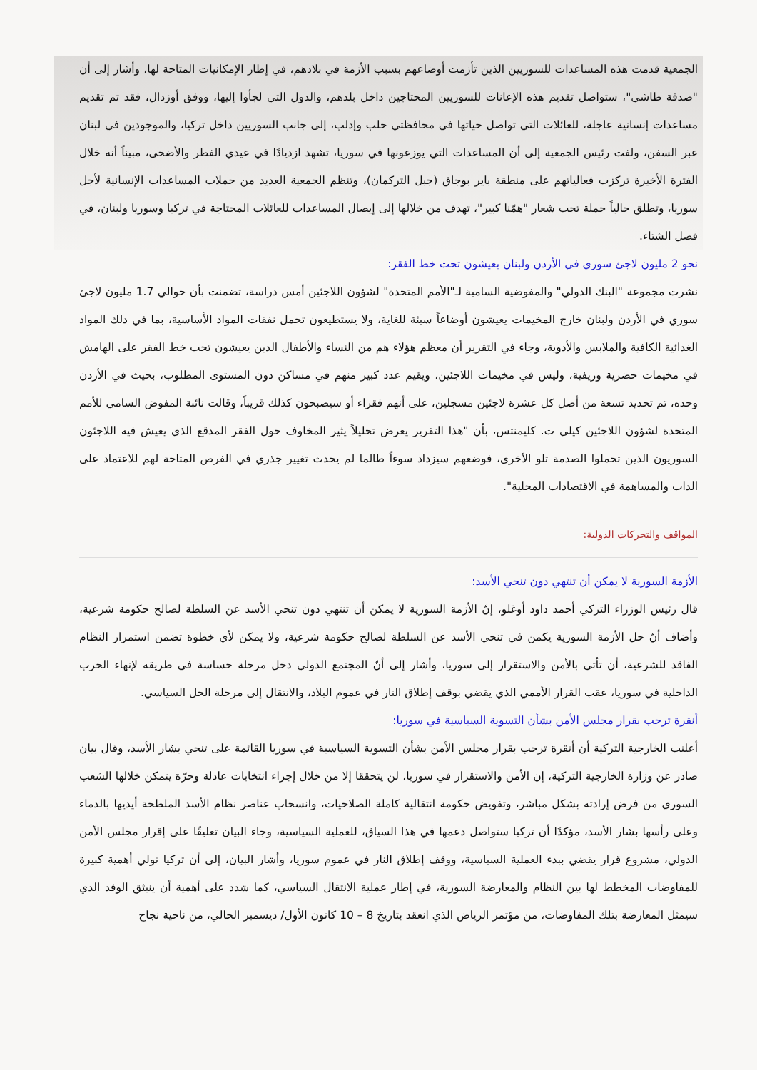الجمعية قدمت هذه المساعدات للسوريين الذين تأزمت أوضاعهم بسبب الأزمة في بلادهم، في إطار الإمكانيات المتاحة لها، وأشار إلى أن "صدقة طاشي"، ستواصل تقديم هذه الإعانات للسوريين المحتاجين داخل بلدهم، والدول التي لجأوا إليها، ووفق أوزدال، فقد تم تقديم مساعدات إنسانية عاجلة، للعائلات التي تواصل حياتها في محافظتي حلب وإدلب، إلى جانب السوريين داخل تركيا، والموجودين في لبنان عبر السفن، ولفت رئيس الجمعية إلى أن المساعدات التي يوزعونها في سوريا، تشهد ازديادًا في عيدي الفطر والأضحى، مبيناً أنه خلال الفترة الأخيرة تركزت فعالياتهم على منطقة باير بوجاق (جبل التركمان)، وتنظم الجمعية العديد من حملات المساعدات الإنسانية لأجل سوريا، وتطلق حالياً حملة تحت شعار "همّنا كبير"، تهدف من خلالها إلى إيصال المساعدات للعائلات المحتاجة في تركيا وسوريا ولبنان، في فصل الشتاء.
نحو 2 مليون لاجئ سوري في الأردن ولبنان يعيشون تحت خط الفقر:
نشرت مجموعة "البنك الدولي" والمفوضية السامية لـ"الأمم المتحدة" لشؤون اللاجئين أمس دراسة، تضمنت بأن حوالي 1.7 مليون لاجئ سوري في الأردن ولبنان خارج المخيمات يعيشون أوضاعاً سيئة للغاية، ولا يستطيعون تحمل نفقات المواد الأساسية، بما في ذلك المواد الغذائية الكافية والملابس والأدوية، وجاء في التقرير أن معظم هؤلاء هم من النساء والأطفال الذين يعيشون تحت خط الفقر على الهامش في مخيمات حضرية وريفية، وليس في مخيمات اللاجئين، ويقيم عدد كبير منهم في مساكن دون المستوى المطلوب، بحيث في الأردن وحده، تم تحديد تسعة من أصل كل عشرة لاجئين مسجلين، على أنهم فقراء أو سيصبحون كذلك قريباً، وقالت نائبة المفوض السامي للأمم المتحدة لشؤون اللاجئين كيلي ت. كليمنتس، بأن "هذا التقرير يعرض تحليلاً يثير المخاوف حول الفقر المدقع الذي يعيش فيه اللاجئون السوريون الذين تحملوا الصدمة تلو الأخرى، فوضعهم سيزداد سوءاً طالما لم يحدث تغيير جذري في الفرص المتاحة لهم للاعتماد على الذات والمساهمة في الاقتصادات المحلية".
المواقف والتحركات الدولية:
الأزمة السورية لا يمكن أن تنتهي دون تنحي الأسد:
قال رئيس الوزراء التركي أحمد داود أوغلو، إنّ الأزمة السورية لا يمكن أن تنتهي دون تنحي الأسد عن السلطة لصالح حكومة شرعية، وأضاف أنّ حل الأزمة السورية يكمن في تنحي الأسد عن السلطة لصالح حكومة شرعية، ولا يمكن لأي خطوة تضمن استمرار النظام الفاقد للشرعية، أن تأتي بالأمن والاستقرار إلى سوريا، وأشار إلى أنّ المجتمع الدولي دخل مرحلة حساسة في طريقه لإنهاء الحرب الداخلية في سوريا، عقب القرار الأممي الذي يقضي بوقف إطلاق النار في عموم البلاد، والانتقال إلى مرحلة الحل السياسي.
أنقرة ترحب بقرار مجلس الأمن بشأن التسوية السياسية في سوريا:
أعلنت الخارجية التركية أن أنقرة ترحب بقرار مجلس الأمن بشأن التسوية السياسية في سوريا القائمة على تنحي بشار الأسد، وقال بيان صادر عن وزارة الخارجية التركية، إن الأمن والاستقرار في سوريا، لن يتحققا إلا من خلال إجراء انتخابات عادلة وحرّة يتمكن خلالها الشعب السوري من فرض إرادته بشكل مباشر، وتفويض حكومة انتقالية كاملة الصلاحيات، وانسحاب عناصر نظام الأسد الملطخة أيديها بالدماء وعلى رأسها بشار الأسد، مؤكدًا أن تركيا ستواصل دعمها في هذا السياق، للعملية السياسية، وجاء البيان تعليقًا على إقرار مجلس الأمن الدولي، مشروع قرار يقضي ببدء العملية السياسية، ووقف إطلاق النار في عموم سوريا، وأشار البيان، إلى أن تركيا تولي أهمية كبيرة للمفاوضات المخطط لها بين النظام والمعارضة السورية، في إطار عملية الانتقال السياسي، كما شدد على أهمية أن ينبثق الوفد الذي سيمثل المعارضة بتلك المفاوضات، من مؤتمر الرياض الذي انعقد بتاريخ 8 – 10 كانون الأول/ ديسمبر الحالي، من ناحية نجاح